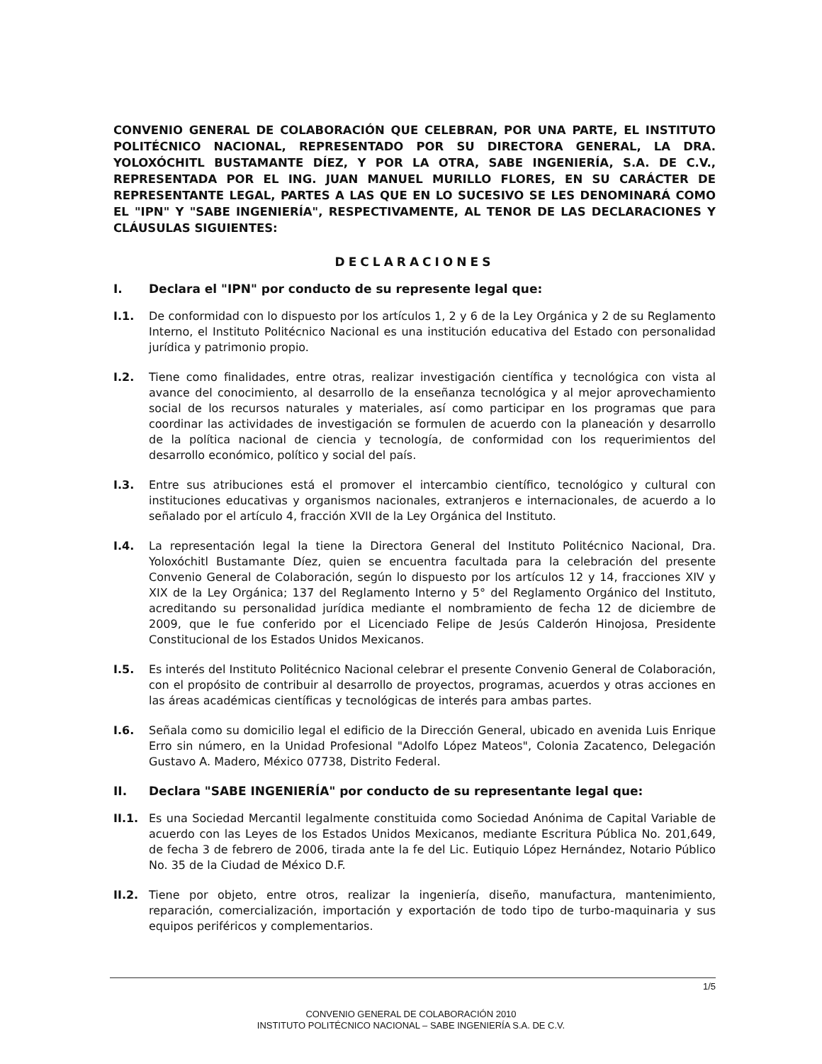CONVENIO GENERAL DE COLABORACIÓN QUE CELEBRAN, POR UNA PARTE, EL INSTITUTO POLITÉCNICO NACIONAL, REPRESENTADO POR SU DIRECTORA GENERAL, LA DRA. YOLOXÓCHITL BUSTAMANTE DÍEZ, Y POR LA OTRA, SABE INGENIERÍA, S.A. DE C.V., REPRESENTADA POR EL ING. JUAN MANUEL MURILLO FLORES, EN SU CARÁCTER DE REPRESENTANTE LEGAL, PARTES A LAS QUE EN LO SUCESIVO SE LES DENOMINARÁ COMO EL "IPN" Y "SABE INGENIERÍA", RESPECTIVAMENTE, AL TENOR DE LAS DECLARACIONES Y CLÁUSULAS SIGUIENTES:
DECLARACIONES
I. Declara el "IPN" por conducto de su represente legal que:
I.1. De conformidad con lo dispuesto por los artículos 1, 2 y 6 de la Ley Orgánica y 2 de su Reglamento Interno, el Instituto Politécnico Nacional es una institución educativa del Estado con personalidad jurídica y patrimonio propio.
I.2. Tiene como finalidades, entre otras, realizar investigación científica y tecnológica con vista al avance del conocimiento, al desarrollo de la enseñanza tecnológica y al mejor aprovechamiento social de los recursos naturales y materiales, así como participar en los programas que para coordinar las actividades de investigación se formulen de acuerdo con la planeación y desarrollo de la política nacional de ciencia y tecnología, de conformidad con los requerimientos del desarrollo económico, político y social del país.
I.3. Entre sus atribuciones está el promover el intercambio científico, tecnológico y cultural con instituciones educativas y organismos nacionales, extranjeros e internacionales, de acuerdo a lo señalado por el artículo 4, fracción XVII de la Ley Orgánica del Instituto.
I.4. La representación legal la tiene la Directora General del Instituto Politécnico Nacional, Dra. Yoloxóchitl Bustamante Díez, quien se encuentra facultada para la celebración del presente Convenio General de Colaboración, según lo dispuesto por los artículos 12 y 14, fracciones XIV y XIX de la Ley Orgánica; 137 del Reglamento Interno y 5° del Reglamento Orgánico del Instituto, acreditando su personalidad jurídica mediante el nombramiento de fecha 12 de diciembre de 2009, que le fue conferido por el Licenciado Felipe de Jesús Calderón Hinojosa, Presidente Constitucional de los Estados Unidos Mexicanos.
I.5. Es interés del Instituto Politécnico Nacional celebrar el presente Convenio General de Colaboración, con el propósito de contribuir al desarrollo de proyectos, programas, acuerdos y otras acciones en las áreas académicas científicas y tecnológicas de interés para ambas partes.
I.6. Señala como su domicilio legal el edificio de la Dirección General, ubicado en avenida Luis Enrique Erro sin número, en la Unidad Profesional "Adolfo López Mateos", Colonia Zacatenco, Delegación Gustavo A. Madero, México 07738, Distrito Federal.
II. Declara "SABE INGENIERÍA" por conducto de su representante legal que:
II.1. Es una Sociedad Mercantil legalmente constituida como Sociedad Anónima de Capital Variable de acuerdo con las Leyes de los Estados Unidos Mexicanos, mediante Escritura Pública No. 201,649, de fecha 3 de febrero de 2006, tirada ante la fe del Lic. Eutiquio López Hernández, Notario Público No. 35 de la Ciudad de México D.F.
II.2. Tiene por objeto, entre otros, realizar la ingeniería, diseño, manufactura, mantenimiento, reparación, comercialización, importación y exportación de todo tipo de turbo-maquinaria y sus equipos periféricos y complementarios.
1/5
CONVENIO GENERAL DE COLABORACIÓN 2010
INSTITUTO POLITÉCNICO NACIONAL – SABE INGENIERÍA S.A. DE C.V.